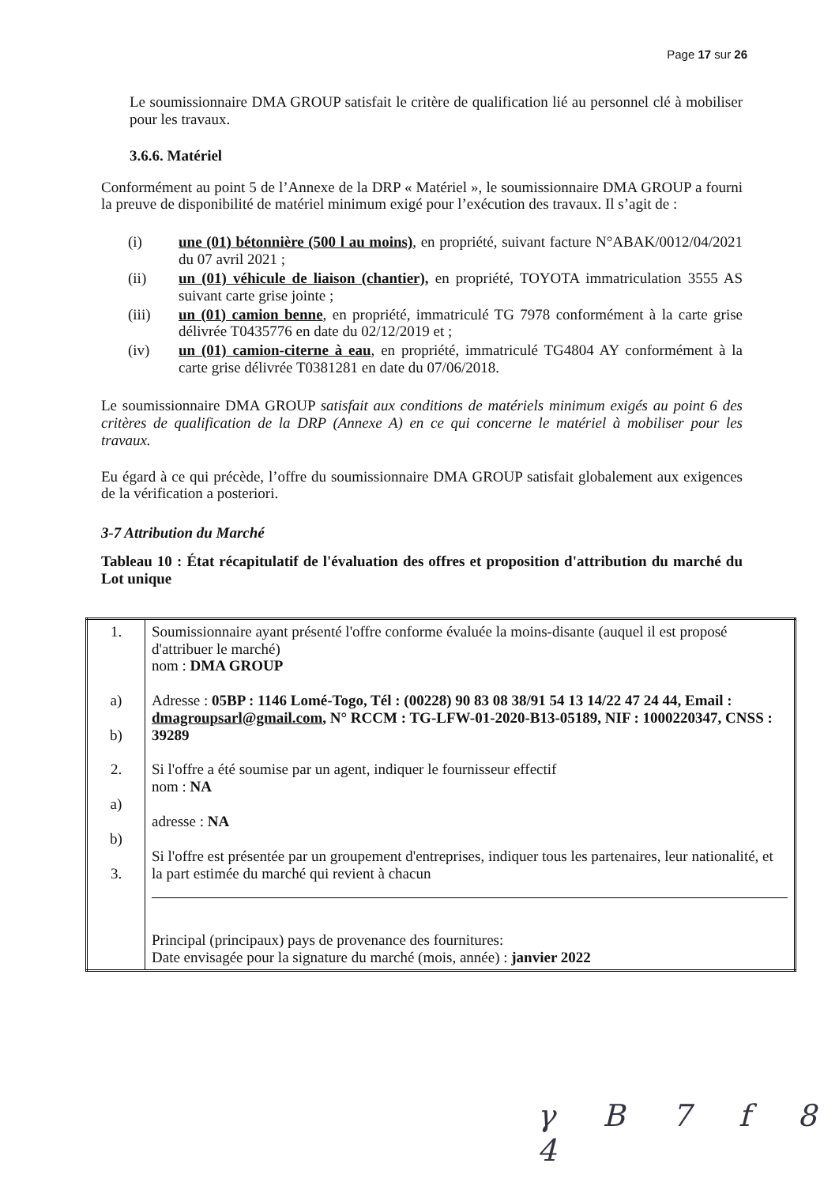Page 17 sur 26
Le soumissionnaire DMA GROUP satisfait le critère de qualification lié au personnel clé à mobiliser pour les travaux.
3.6.6. Matériel
Conformément au point 5 de l’Annexe de la DRP « Matériel », le soumissionnaire DMA GROUP a fourni la preuve de disponibilité de matériel minimum exigé pour l’exécution des travaux. Il s’agit de :
(i) une (01) bétonnière (500 l au moins), en propriété, suivant facture N°ABAK/0012/04/2021 du 07 avril 2021 ;
(ii) un (01) véhicule de liaison (chantier), en propriété, TOYOTA immatriculation 3555 AS suivant carte grise jointe ;
(iii) un (01) camion benne, en propriété, immatriculé TG 7978 conformément à la carte grise délivrée T0435776 en date du 02/12/2019 et ;
(iv) un (01) camion-citerne à eau, en propriété, immatriculé TG4804 AY conformément à la carte grise délivrée T0381281 en date du 07/06/2018.
Le soumissionnaire DMA GROUP satisfait aux conditions de matériels minimum exigés au point 6 des critères de qualification de la DRP (Annexe A) en ce qui concerne le matériel à mobiliser pour les travaux.
Eu égard à ce qui précède, l’offre du soumissionnaire DMA GROUP satisfait globalement aux exigences de la vérification a posteriori.
3-7 Attribution du Marché
Tableau 10 : État récapitulatif de l'évaluation des offres et proposition d'attribution du marché du Lot unique
| 1. a) b) 2. a) b) 3. | Soumissionnaire ayant présenté l'offre conforme évaluée la moins-disante (auquel il est proposé d'attribuer le marché) nom : DMA GROUP Adresse : 05BP : 1146 Lomé-Togo, Tél : (00228) 90 83 08 38/91 54 13 14/22 47 24 44, Email : dmagroupsarl@gmail.com , N° RCCM : TG-LFW-01-2020-B13-05189, NIF : 1000220347, CNSS : 39289 Si l'offre a été soumise par un agent, indiquer le fournisseur effectif nom : NA adresse : NA Si l'offre est présentée par un groupement d'entreprises, indiquer tous les partenaires, leur nationalité, et la part estimée du marché qui revient à chacun Principal (principaux) pays de provenance des fournitures: Date envisagée pour la signature du marché (mois, année) : janvier 2022 |
γ B 7 f 8 4